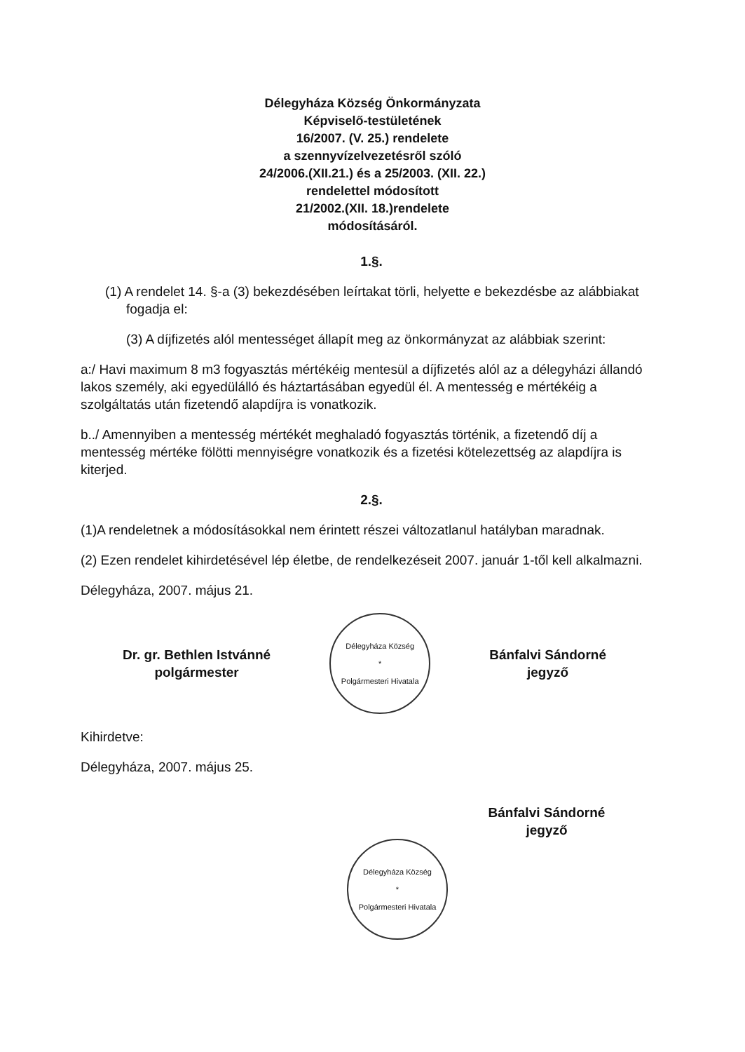Délegyháza Község Önkormányzata
Képviselő-testületének
16/2007. (V. 25.) rendelete
a szennyvízelvezetésről szóló
24/2006.(XII.21.) és a 25/2003. (XII. 22.)
rendelettel módosított
21/2002.(XII. 18.)rendelete
módosításáról.
1.§.
(1) A rendelet 14. §-a (3) bekezdésében leírtakat törli, helyette e bekezdésbe az alábbiakat fogadja el:
(3) A díjfizetés alól mentességet állapít meg az önkormányzat az alábbiak szerint:
a:/ Havi maximum 8 m3 fogyasztás mértékéig mentesül a díjfizetés alól az a délegyházi állandó lakos személy, aki egyedülálló és háztartásában egyedül él. A mentesség e mértékéig a szolgáltatás után fizetendő alapdíjra is vonatkozik.
b../ Amennyiben a mentesség mértékét meghaladó fogyasztás történik, a fizetendő díj a mentesség mértéke fölötti mennyiségre vonatkozik és a fizetési kötelezettség az alapdíjra is kiterjed.
2.§.
(1)A rendeletnek a módosításokkal nem érintett részei változatlanul hatályban maradnak.
(2) Ezen rendelet kihirdetésével lép életbe, de rendelkezéseit 2007. január 1-től kell alkalmazni.
Délegyháza, 2007. május 21.
Dr. gr. Bethlen Istvánné
polgármester
Délegyháza Község
*
Polgármesteri Hivatala
Bánfalvi Sándorné
jegyző
Kihirdetve:
Délegyháza, 2007. május 25.
Bánfalvi Sándorné
jegyző
Délegyháza Község
*
Polgármesteri Hivatala